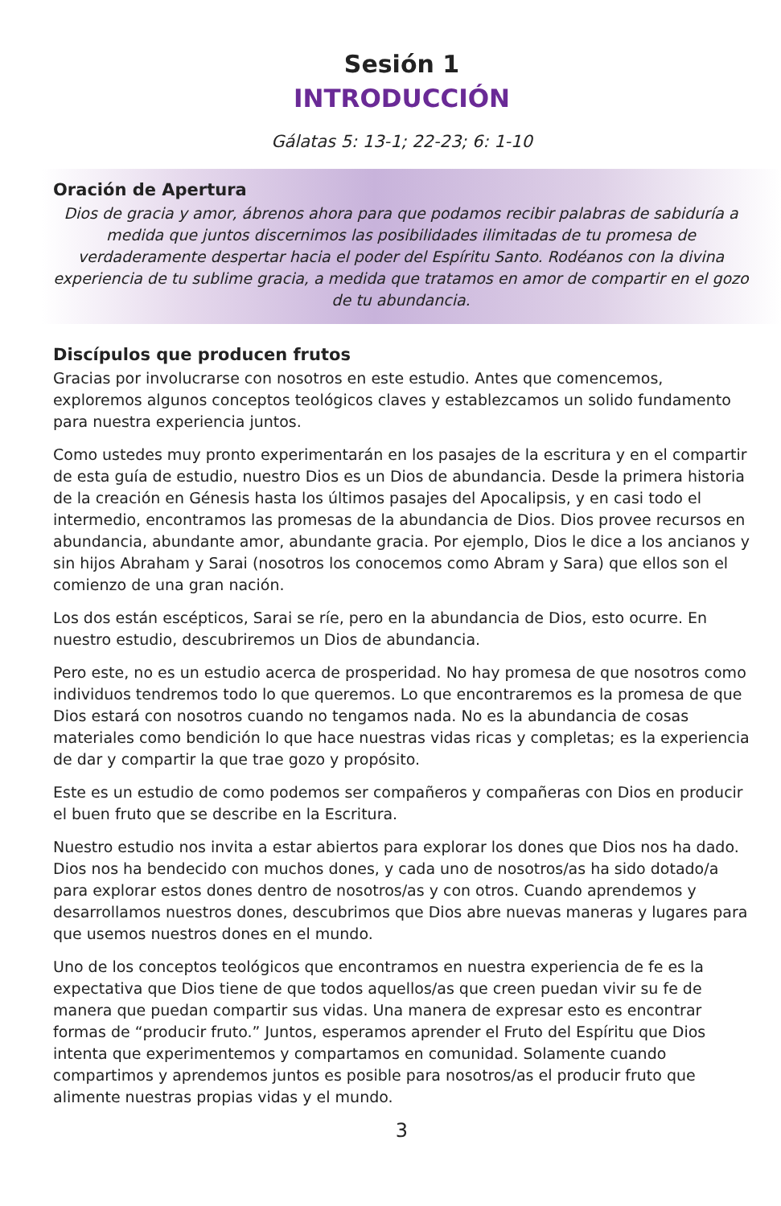Sesión 1
INTRODUCCIÓN
Gálatas 5: 13-1; 22-23; 6: 1-10
Oración de Apertura
Dios de gracia y amor, ábrenos ahora para que podamos recibir palabras de sabiduría a medida que juntos discernimos las posibilidades ilimitadas de tu promesa de verdaderamente despertar hacia el poder del Espíritu Santo. Rodéanos con la divina experiencia de tu sublime gracia, a medida que tratamos en amor de compartir en el gozo de tu abundancia.
Discípulos que producen frutos
Gracias por involucrarse con nosotros en este estudio. Antes que comencemos, exploremos algunos conceptos teológicos claves y establezcamos un solido fundamento para nuestra experiencia juntos.
Como ustedes muy pronto experimentarán en los pasajes de la escritura y en el compartir de esta guía de estudio, nuestro Dios es un Dios de abundancia. Desde la primera historia de la creación en Génesis hasta los últimos pasajes del Apocalipsis, y en casi todo el intermedio, encontramos las promesas de la abundancia de Dios. Dios provee recursos en abundancia, abundante amor, abundante gracia. Por ejemplo, Dios le dice a los ancianos y sin hijos Abraham y Sarai (nosotros los conocemos como Abram y Sara) que ellos son el comienzo de una gran nación.
Los dos están escépticos, Sarai se ríe, pero en la abundancia de Dios, esto ocurre. En nuestro estudio, descubriremos un Dios de abundancia.
Pero este, no es un estudio acerca de prosperidad. No hay promesa de que nosotros como individuos tendremos todo lo que queremos. Lo que encontraremos es la promesa de que Dios estará con nosotros cuando no tengamos nada. No es la abundancia de cosas materiales como bendición lo que hace nuestras vidas ricas y completas; es la experiencia de dar y compartir la que trae gozo y propósito.
Este es un estudio de como podemos ser compañeros y compañeras con Dios en producir el buen fruto que se describe en la Escritura.
Nuestro estudio nos invita a estar abiertos para explorar los dones que Dios nos ha dado. Dios nos ha bendecido con muchos dones, y cada uno de nosotros/as ha sido dotado/a para explorar estos dones dentro de nosotros/as y con otros. Cuando aprendemos y desarrollamos nuestros dones, descubrimos que Dios abre nuevas maneras y lugares para que usemos nuestros dones en el mundo.
Uno de los conceptos teológicos que encontramos en nuestra experiencia de fe es la expectativa que Dios tiene de que todos aquellos/as que creen puedan vivir su fe de manera que puedan compartir sus vidas. Una manera de expresar esto es encontrar formas de “producir fruto.” Juntos, esperamos aprender el Fruto del Espíritu que Dios intenta que experimentemos y compartamos en comunidad. Solamente cuando compartimos y aprendemos juntos es posible para nosotros/as el producir fruto que alimente nuestras propias vidas y el mundo.
3